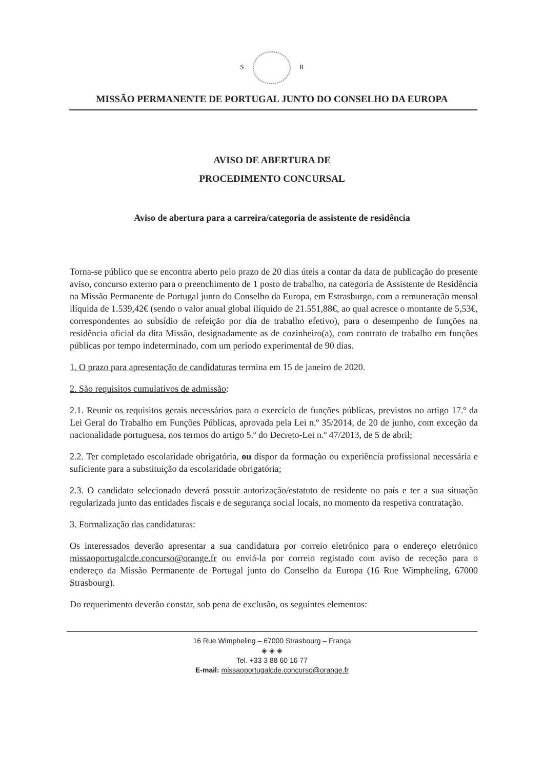S R
MISSÃO PERMANENTE DE PORTUGAL JUNTO DO CONSELHO DA EUROPA
AVISO DE ABERTURA DE
PROCEDIMENTO CONCURSAL
Aviso de abertura para a carreira/categoria de assistente de residência
Torna-se público que se encontra aberto pelo prazo de 20 dias úteis a contar da data de publicação do presente aviso, concurso externo para o preenchimento de 1 posto de trabalho, na categoria de Assistente de Residência na Missão Permanente de Portugal junto do Conselho da Europa, em Estrasburgo, com a remuneração mensal ilíquida de 1.539,42€ (sendo o valor anual global ilíquido de 21.551,88€, ao qual acresce o montante de 5,53€, correspondentes ao subsídio de refeição por dia de trabalho efetivo), para o desempenho de funções na residência oficial da dita Missão, designadamente as de cozinheiro(a), com contrato de trabalho em funções públicas por tempo indeterminado, com um período experimental de 90 dias.
1. O prazo para apresentação de candidaturas termina em 15 de janeiro de 2020.
2. São requisitos cumulativos de admissão:
2.1. Reunir os requisitos gerais necessários para o exercício de funções públicas, previstos no artigo 17.º da Lei Geral do Trabalho em Funções Públicas, aprovada pela Lei n.º 35/2014, de 20 de junho, com exceção da nacionalidade portuguesa, nos termos do artigo 5.º do Decreto-Lei n.º 47/2013, de 5 de abril;
2.2. Ter completado escolaridade obrigatória, ou dispor da formação ou experiência profissional necessária e suficiente para a substituição da escolaridade obrigatória;
2.3. O candidato selecionado deverá possuir autorização/estatuto de residente no país e ter a sua situação regularizada junto das entidades fiscais e de segurança social locais, no momento da respetiva contratação.
3. Formalização das candidaturas:
Os interessados deverão apresentar a sua candidatura por correio eletrónico para o endereço eletrónico missaoportugalcde.concurso@orange.fr ou enviá-la por correio registado com aviso de receção para o endereço da Missão Permanente de Portugal junto do Conselho da Europa (16 Rue Wimpheling, 67000 Strasbourg).
Do requerimento deverão constar, sob pena de exclusão, os seguintes elementos:
16 Rue Wimpheling – 67000 Strasbourg – França
◈ ◈ ◈
Tel. +33 3 88 60 16 77
E-mail: missaoportugalcde.concurso@orange.fr